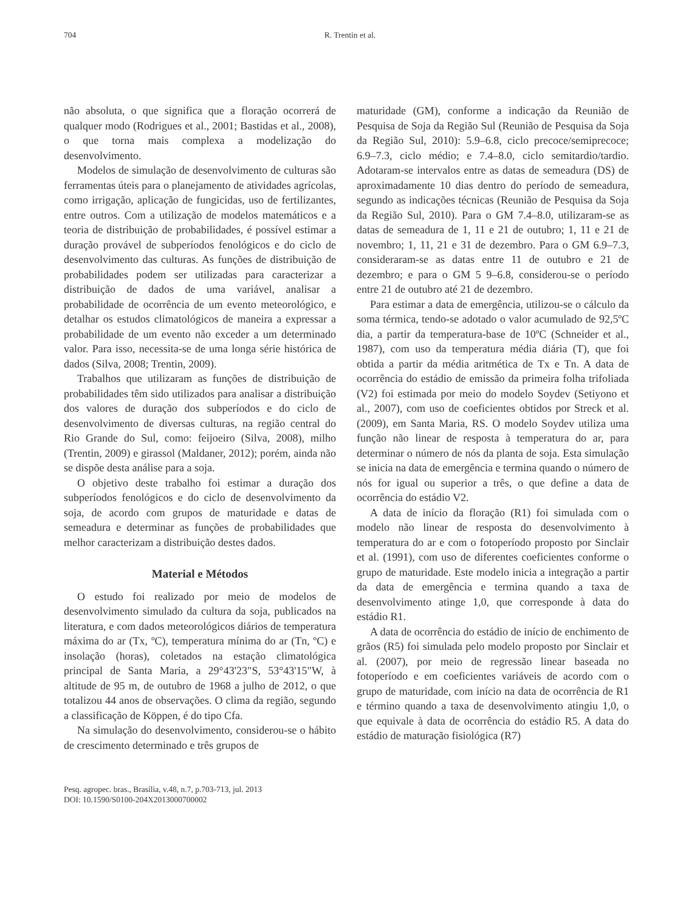704
R. Trentin et al.
não absoluta, o que significa que a floração ocorrerá de qualquer modo (Rodrigues et al., 2001; Bastidas et al., 2008), o que torna mais complexa a modelização do desenvolvimento.
Modelos de simulação de desenvolvimento de culturas são ferramentas úteis para o planejamento de atividades agrícolas, como irrigação, aplicação de fungicidas, uso de fertilizantes, entre outros. Com a utilização de modelos matemáticos e a teoria de distribuição de probabilidades, é possível estimar a duração provável de subperíodos fenológicos e do ciclo de desenvolvimento das culturas. As funções de distribuição de probabilidades podem ser utilizadas para caracterizar a distribuição de dados de uma variável, analisar a probabilidade de ocorrência de um evento meteorológico, e detalhar os estudos climatológicos de maneira a expressar a probabilidade de um evento não exceder a um determinado valor. Para isso, necessita-se de uma longa série histórica de dados (Silva, 2008; Trentin, 2009).
Trabalhos que utilizaram as funções de distribuição de probabilidades têm sido utilizados para analisar a distribuição dos valores de duração dos subperíodos e do ciclo de desenvolvimento de diversas culturas, na região central do Rio Grande do Sul, como: feijoeiro (Silva, 2008), milho (Trentin, 2009) e girassol (Maldaner, 2012); porém, ainda não se dispõe desta análise para a soja.
O objetivo deste trabalho foi estimar a duração dos subperíodos fenológicos e do ciclo de desenvolvimento da soja, de acordo com grupos de maturidade e datas de semeadura e determinar as funções de probabilidades que melhor caracterizam a distribuição destes dados.
Material e Métodos
O estudo foi realizado por meio de modelos de desenvolvimento simulado da cultura da soja, publicados na literatura, e com dados meteorológicos diários de temperatura máxima do ar (Tx, ºC), temperatura mínima do ar (Tn, ºC) e insolação (horas), coletados na estação climatológica principal de Santa Maria, a 29°43'23"S, 53°43'15"W, à altitude de 95 m, de outubro de 1968 a julho de 2012, o que totalizou 44 anos de observações. O clima da região, segundo a classificação de Köppen, é do tipo Cfa.
Na simulação do desenvolvimento, considerou-se o hábito de crescimento determinado e três grupos de
maturidade (GM), conforme a indicação da Reunião de Pesquisa de Soja da Região Sul (Reunião de Pesquisa da Soja da Região Sul, 2010): 5.9–6.8, ciclo precoce/semiprecoce; 6.9–7.3, ciclo médio; e 7.4–8.0, ciclo semitardio/tardio. Adotaram-se intervalos entre as datas de semeadura (DS) de aproximadamente 10 dias dentro do período de semeadura, segundo as indicações técnicas (Reunião de Pesquisa da Soja da Região Sul, 2010). Para o GM 7.4–8.0, utilizaram-se as datas de semeadura de 1, 11 e 21 de outubro; 1, 11 e 21 de novembro; 1, 11, 21 e 31 de dezembro. Para o GM 6.9–7.3, consideraram-se as datas entre 11 de outubro e 21 de dezembro; e para o GM 5 9–6.8, considerou-se o período entre 21 de outubro até 21 de dezembro.
Para estimar a data de emergência, utilizou-se o cálculo da soma térmica, tendo-se adotado o valor acumulado de 92,5ºC dia, a partir da temperatura-base de 10ºC (Schneider et al., 1987), com uso da temperatura média diária (T), que foi obtida a partir da média aritmética de Tx e Tn. A data de ocorrência do estádio de emissão da primeira folha trifoliada (V2) foi estimada por meio do modelo Soydev (Setiyono et al., 2007), com uso de coeficientes obtidos por Streck et al. (2009), em Santa Maria, RS. O modelo Soydev utiliza uma função não linear de resposta à temperatura do ar, para determinar o número de nós da planta de soja. Esta simulação se inicia na data de emergência e termina quando o número de nós for igual ou superior a três, o que define a data de ocorrência do estádio V2.
A data de início da floração (R1) foi simulada com o modelo não linear de resposta do desenvolvimento à temperatura do ar e com o fotoperíodo proposto por Sinclair et al. (1991), com uso de diferentes coeficientes conforme o grupo de maturidade. Este modelo inicia a integração a partir da data de emergência e termina quando a taxa de desenvolvimento atinge 1,0, que corresponde à data do estádio R1.
A data de ocorrência do estádio de início de enchimento de grãos (R5) foi simulada pelo modelo proposto por Sinclair et al. (2007), por meio de regressão linear baseada no fotoperíodo e em coeficientes variáveis de acordo com o grupo de maturidade, com início na data de ocorrência de R1 e término quando a taxa de desenvolvimento atingiu 1,0, o que equivale à data de ocorrência do estádio R5. A data do estádio de maturação fisiológica (R7)
Pesq. agropec. bras., Brasília, v.48, n.7, p.703-713, jul. 2013
DOI: 10.1590/S0100-204X2013000700002